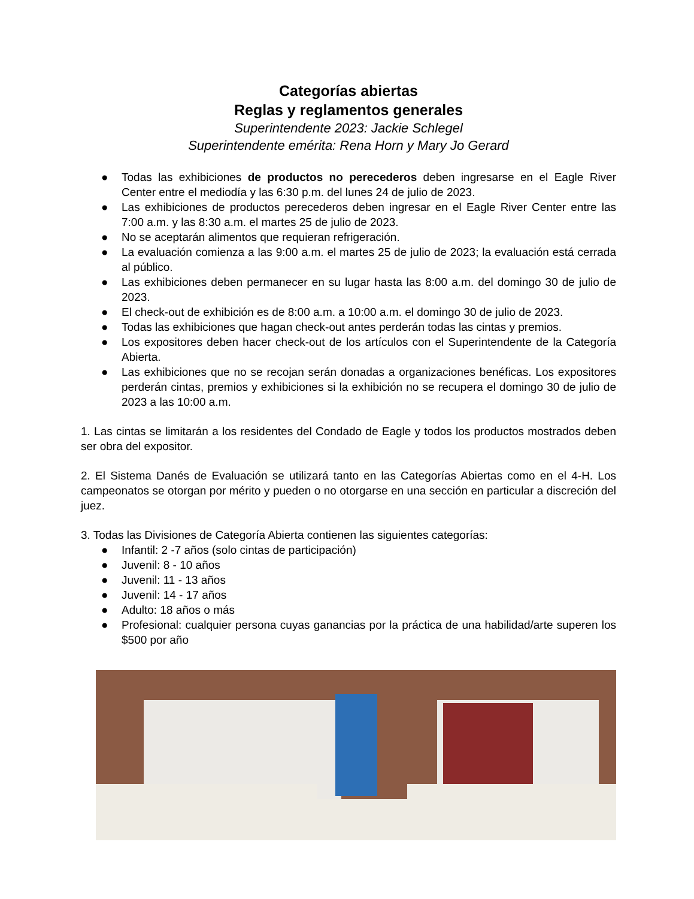Categorías abiertas
Reglas y reglamentos generales
Superintendente 2023: Jackie Schlegel
Superintendente emérita: Rena Horn y Mary Jo Gerard
● Todas las exhibiciones de productos no perecederos deben ingresarse en el Eagle River Center entre el mediodía y las 6:30 p.m. del lunes 24 de julio de 2023.
● Las exhibiciones de productos perecederos deben ingresar en el Eagle River Center entre las 7:00 a.m. y las 8:30 a.m. el martes 25 de julio de 2023.
● No se aceptarán alimentos que requieran refrigeración.
● La evaluación comienza a las 9:00 a.m. el martes 25 de julio de 2023; la evaluación está cerrada al público.
● Las exhibiciones deben permanecer en su lugar hasta las 8:00 a.m. del domingo 30 de julio de 2023.
● El check-out de exhibición es de 8:00 a.m. a 10:00 a.m. el domingo 30 de julio de 2023.
● Todas las exhibiciones que hagan check-out antes perderán todas las cintas y premios.
● Los expositores deben hacer check-out de los artículos con el Superintendente de la Categoría Abierta.
● Las exhibiciones que no se recojan serán donadas a organizaciones benéficas. Los expositores perderán cintas, premios y exhibiciones si la exhibición no se recupera el domingo 30 de julio de 2023 a las 10:00 a.m.
1. Las cintas se limitarán a los residentes del Condado de Eagle y todos los productos mostrados deben ser obra del expositor.
2. El Sistema Danés de Evaluación se utilizará tanto en las Categorías Abiertas como en el 4-H. Los campeonatos se otorgan por mérito y pueden o no otorgarse en una sección en particular a discreción del juez.
3. Todas las Divisiones de Categoría Abierta contienen las siguientes categorías:
● Infantil: 2 -7 años (solo cintas de participación)
● Juvenil: 8 - 10 años
● Juvenil: 11 - 13 años
● Juvenil: 14 - 17 años
● Adulto: 18 años o más
● Profesional: cualquier persona cuyas ganancias por la práctica de una habilidad/arte superen los $500 por año